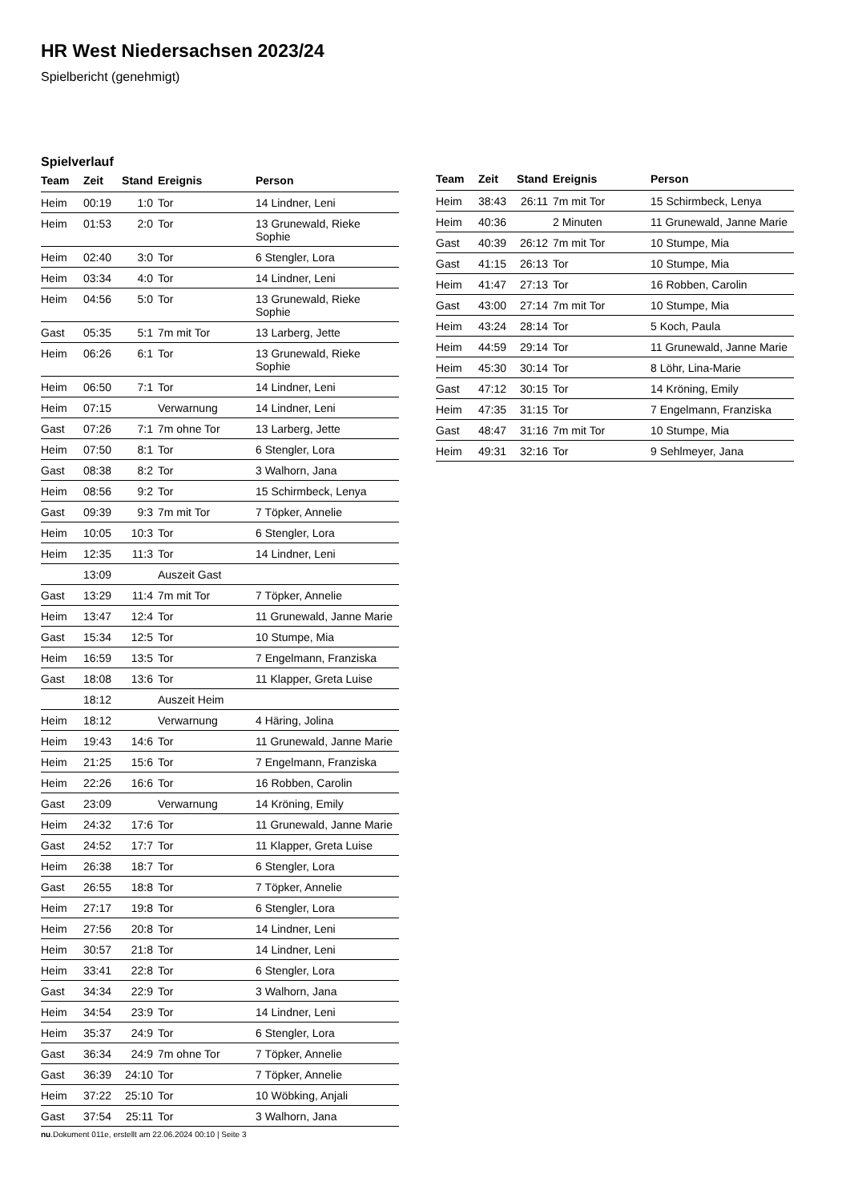HR West Niedersachsen 2023/24
Spielbericht (genehmigt)
Spielverlauf
| Team | Zeit | Stand | Ereignis | Person |
| --- | --- | --- | --- | --- |
| Heim | 00:19 | 1:0 | Tor | 14 Lindner, Leni |
| Heim | 01:53 | 2:0 | Tor | 13 Grunewald, Rieke Sophie |
| Heim | 02:40 | 3:0 | Tor | 6 Stengler, Lora |
| Heim | 03:34 | 4:0 | Tor | 14 Lindner, Leni |
| Heim | 04:56 | 5:0 | Tor | 13 Grunewald, Rieke Sophie |
| Gast | 05:35 | 5:1 | 7m mit Tor | 13 Larberg, Jette |
| Heim | 06:26 | 6:1 | Tor | 13 Grunewald, Rieke Sophie |
| Heim | 06:50 | 7:1 | Tor | 14 Lindner, Leni |
| Heim | 07:15 | | Verwarnung | 14 Lindner, Leni |
| Gast | 07:26 | 7:1 | 7m ohne Tor | 13 Larberg, Jette |
| Heim | 07:50 | 8:1 | Tor | 6 Stengler, Lora |
| Gast | 08:38 | 8:2 | Tor | 3 Walhorn, Jana |
| Heim | 08:56 | 9:2 | Tor | 15 Schirmbeck, Lenya |
| Gast | 09:39 | 9:3 | 7m mit Tor | 7 Töpker, Annelie |
| Heim | 10:05 | 10:3 | Tor | 6 Stengler, Lora |
| Heim | 12:35 | 11:3 | Tor | 14 Lindner, Leni |
| | 13:09 | | Auszeit Gast | |
| Gast | 13:29 | 11:4 | 7m mit Tor | 7 Töpker, Annelie |
| Heim | 13:47 | 12:4 | Tor | 11 Grunewald, Janne Marie |
| Gast | 15:34 | 12:5 | Tor | 10 Stumpe, Mia |
| Heim | 16:59 | 13:5 | Tor | 7 Engelmann, Franziska |
| Gast | 18:08 | 13:6 | Tor | 11 Klapper, Greta Luise |
| | 18:12 | | Auszeit Heim | |
| Heim | 18:12 | | Verwarnung | 4 Häring, Jolina |
| Heim | 19:43 | 14:6 | Tor | 11 Grunewald, Janne Marie |
| Heim | 21:25 | 15:6 | Tor | 7 Engelmann, Franziska |
| Heim | 22:26 | 16:6 | Tor | 16 Robben, Carolin |
| Gast | 23:09 | | Verwarnung | 14 Kröning, Emily |
| Heim | 24:32 | 17:6 | Tor | 11 Grunewald, Janne Marie |
| Gast | 24:52 | 17:7 | Tor | 11 Klapper, Greta Luise |
| Heim | 26:38 | 18:7 | Tor | 6 Stengler, Lora |
| Gast | 26:55 | 18:8 | Tor | 7 Töpker, Annelie |
| Heim | 27:17 | 19:8 | Tor | 6 Stengler, Lora |
| Heim | 27:56 | 20:8 | Tor | 14 Lindner, Leni |
| Heim | 30:57 | 21:8 | Tor | 14 Lindner, Leni |
| Heim | 33:41 | 22:8 | Tor | 6 Stengler, Lora |
| Gast | 34:34 | 22:9 | Tor | 3 Walhorn, Jana |
| Heim | 34:54 | 23:9 | Tor | 14 Lindner, Leni |
| Heim | 35:37 | 24:9 | Tor | 6 Stengler, Lora |
| Gast | 36:34 | 24:9 | 7m ohne Tor | 7 Töpker, Annelie |
| Gast | 36:39 | 24:10 | Tor | 7 Töpker, Annelie |
| Heim | 37:22 | 25:10 | Tor | 10 Wöbking, Anjali |
| Gast | 37:54 | 25:11 | Tor | 3 Walhorn, Jana |
| Team | Zeit | Stand | Ereignis | Person |
| --- | --- | --- | --- | --- |
| Heim | 38:43 | 26:11 | 7m mit Tor | 15 Schirmbeck, Lenya |
| Heim | 40:36 | | 2 Minuten | 11 Grunewald, Janne Marie |
| Gast | 40:39 | 26:12 | 7m mit Tor | 10 Stumpe, Mia |
| Gast | 41:15 | 26:13 | Tor | 10 Stumpe, Mia |
| Heim | 41:47 | 27:13 | Tor | 16 Robben, Carolin |
| Gast | 43:00 | 27:14 | 7m mit Tor | 10 Stumpe, Mia |
| Heim | 43:24 | 28:14 | Tor | 5 Koch, Paula |
| Heim | 44:59 | 29:14 | Tor | 11 Grunewald, Janne Marie |
| Heim | 45:30 | 30:14 | Tor | 8 Löhr, Lina-Marie |
| Gast | 47:12 | 30:15 | Tor | 14 Kröning, Emily |
| Heim | 47:35 | 31:15 | Tor | 7 Engelmann, Franziska |
| Gast | 48:47 | 31:16 | 7m mit Tor | 10 Stumpe, Mia |
| Heim | 49:31 | 32:16 | Tor | 9 Sehlmeyer, Jana |
nu.Dokument 011e, erstellt am 22.06.2024 00:10 | Seite 3